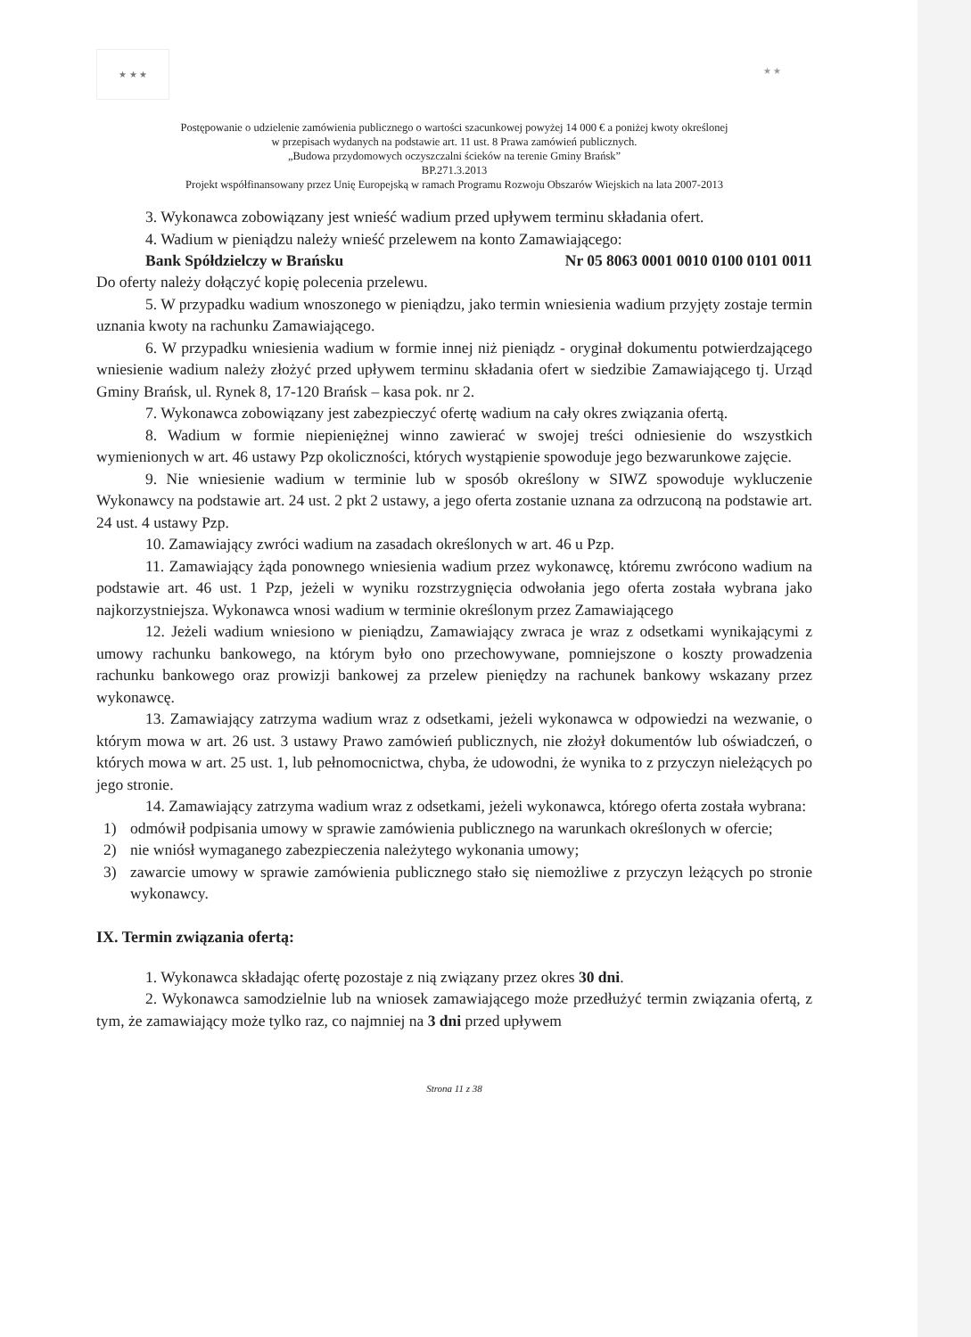★ ★ ★
★ ★
Postępowanie o udzielenie zamówienia publicznego o wartości szacunkowej powyżej 14 000 € a poniżej kwoty określonej
w przepisach wydanych na podstawie art. 11 ust. 8 Prawa zamówień publicznych.
„Budowa przydomowych oczyszczalni ścieków na terenie Gminy Brańsk”
BP.271.3.2013
Projekt współfinansowany przez Unię Europejską w ramach Programu Rozwoju Obszarów Wiejskich na lata 2007-2013
3. Wykonawca zobowiązany jest wnieść wadium przed upływem terminu składania ofert.
4. Wadium w pieniądzu należy wnieść przelewem na konto Zamawiającego:
Bank Spółdzielczy w Brańsku Nr 05 8063 0001 0010 0100 0101 0011
Do oferty należy dołączyć kopię polecenia przelewu.
5. W przypadku wadium wnoszonego w pieniądzu, jako termin wniesienia wadium przyjęty zostaje termin uznania kwoty na rachunku Zamawiającego.
6. W przypadku wniesienia wadium w formie innej niż pieniądz - oryginał dokumentu potwierdzającego wniesienie wadium należy złożyć przed upływem terminu składania ofert w siedzibie Zamawiającego tj. Urząd Gminy Brańsk, ul. Rynek 8, 17-120 Brańsk – kasa pok. nr 2.
7. Wykonawca zobowiązany jest zabezpieczyć ofertę wadium na cały okres związania ofertą.
8. Wadium w formie niepieniężnej winno zawierać w swojej treści odniesienie do wszystkich wymienionych w art. 46 ustawy Pzp okoliczności, których wystąpienie spowoduje jego bezwarunkowe zajęcie.
9. Nie wniesienie wadium w terminie lub w sposób określony w SIWZ spowoduje wykluczenie Wykonawcy na podstawie art. 24 ust. 2 pkt 2 ustawy, a jego oferta zostanie uznana za odrzuconą na podstawie art. 24 ust. 4 ustawy Pzp.
10. Zamawiający zwróci wadium na zasadach określonych w art. 46 u Pzp.
11. Zamawiający żąda ponownego wniesienia wadium przez wykonawcę, któremu zwrócono wadium na podstawie art. 46 ust. 1 Pzp, jeżeli w wyniku rozstrzygnięcia odwołania jego oferta została wybrana jako najkorzystniejsza. Wykonawca wnosi wadium w terminie określonym przez Zamawiającego
12. Jeżeli wadium wniesiono w pieniądzu, Zamawiający zwraca je wraz z odsetkami wynikającymi z umowy rachunku bankowego, na którym było ono przechowywane, pomniejszone o koszty prowadzenia rachunku bankowego oraz prowizji bankowej za przelew pieniędzy na rachunek bankowy wskazany przez wykonawcę.
13. Zamawiający zatrzyma wadium wraz z odsetkami, jeżeli wykonawca w odpowiedzi na wezwanie, o którym mowa w art. 26 ust. 3 ustawy Prawo zamówień publicznych, nie złożył dokumentów lub oświadczeń, o których mowa w art. 25 ust. 1, lub pełnomocnictwa, chyba, że udowodni, że wynika to z przyczyn nieleżących po jego stronie.
14. Zamawiający zatrzyma wadium wraz z odsetkami, jeżeli wykonawca, którego oferta została wybrana:
1)
odmówił podpisania umowy w sprawie zamówienia publicznego na warunkach określonych w ofercie;
2)
nie wniósł wymaganego zabezpieczenia należytego wykonania umowy;
3)
zawarcie umowy w sprawie zamówienia publicznego stało się niemożliwe z przyczyn leżących po stronie wykonawcy.
IX. Termin związania ofertą:
1. Wykonawca składając ofertę pozostaje z nią związany przez okres 30 dni.
2. Wykonawca samodzielnie lub na wniosek zamawiającego może przedłużyć termin związania ofertą, z tym, że zamawiający może tylko raz, co najmniej na 3 dni przed upływem
Strona 11 z 38